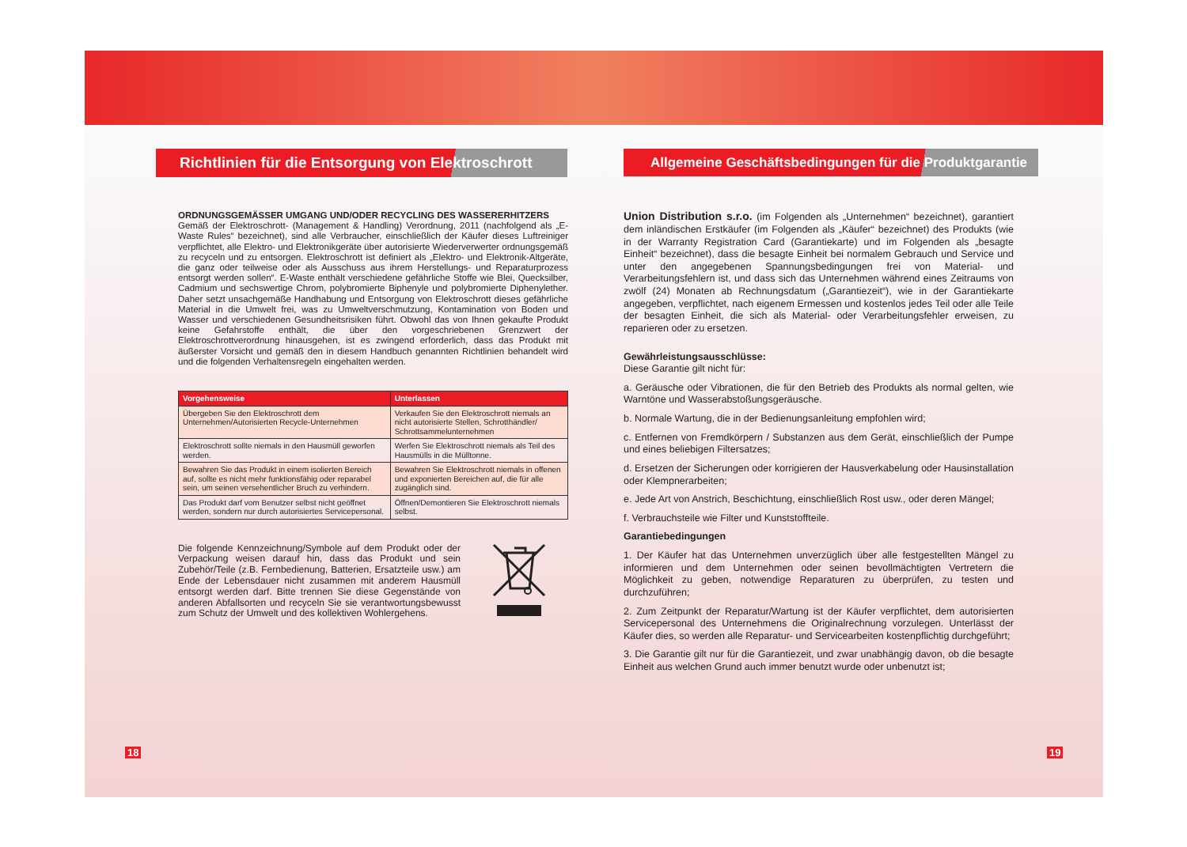Richtlinien für die Entsorgung von Elektroschrott
ORDNUNGSGEMÄSSER UMGANG UND/ODER RECYCLING DES WASSERERHITZERS
Gemäß der Elektroschrott- (Management & Handling) Verordnung, 2011 (nachfolgend als „E- Waste Rules“ bezeichnet), sind alle Verbraucher, einschließlich der Käufer dieses Luftreiniger verpflichtet, alle Elektro- und Elektronikgeräte über autorisierte Wiederverwerter ordnungsgemäß zu recyceln und zu entsorgen. Elektroschrott ist definiert als „Elektro- und Elektronik-Altgeräte, die ganz oder teilweise oder als Ausschuss aus ihrem Herstellungs- und Reparaturprozess entsorgt werden sollen“. E-Waste enthält verschiedene gefährliche Stoffe wie Blei, Quecksilber, Cadmium und sechswertige Chrom, polybromierte Biphenyle und polybromierte Diphenylether. Daher setzt unsachgemäße Handhabung und Entsorgung von Elektroschrott dieses gefährliche Material in die Umwelt frei, was zu Umweltverschmutzung, Kontamination von Boden und Wasser und verschiedenen Gesundheitsrisiken führt. Obwohl das von Ihnen gekaufte Produkt keine Gefahrstoffe enthält, die über den vorgeschriebenen Grenzwert der Elektroschrottverordnung hinausgehen, ist es zwingend erforderlich, dass das Produkt mit äußerster Vorsicht und gemäß den in diesem Handbuch genannten Richtlinien behandelt wird und die folgenden Verhaltensregeln eingehalten werden.
| Vorgehensweise | Unterlassen |
| --- | --- |
| Übergeben Sie den Elektroschrott dem Unternehmen/Autorisierten Recycle-Unternehmen | Verkaufen Sie den Elektroschrott niemals an nicht autorisierte Stellen, Schrotthändler/ Schrottsammelunternehmen |
| Elektroschrott sollte niemals in den Hausmüll geworfen werden. | Werfen Sie Elektroschrott niemals als Teil des Hausmülls in die Mülltonne. |
| Bewahren Sie das Produkt in einem isolierten Bereich auf, sollte es nicht mehr funktionsfähig oder reparabel sein, um seinen versehentlicher Bruch zu verhindern. | Bewahren Sie Elektroschrott niemals in offenen und exponierten Bereichen auf, die für alle zugänglich sind. |
| Das Produkt darf vom Benutzer selbst nicht geöffnet werden, sondern nur durch autorisiertes Servicepersonal. | Öffnen/Demontieren Sie Elektroschrott niemals selbst. |
Die folgende Kennzeichnung/Symbole auf dem Produkt oder der Verpackung weisen darauf hin, dass das Produkt und sein Zubehör/Teile (z.B. Fernbedienung, Batterien, Ersatzteile usw.) am Ende der Lebensdauer nicht zusammen mit anderem Hausmüll entsorgt werden darf. Bitte trennen Sie diese Gegenstände von anderen Abfallsorten und recyceln Sie sie verantwortungsbewusst zum Schutz der Umwelt und des kollektiven Wohlergehens.
Allgemeine Geschäftsbedingungen für die Produktgarantie
Union Distribution s.r.o. (im Folgenden als „Unternehmen“ bezeichnet), garantiert dem inländischen Erstkäufer (im Folgenden als „Käufer“ bezeichnet) des Produkts (wie in der Warranty Registration Card (Garantiekarte) und im Folgenden als „besagte Einheit“ bezeichnet), dass die besagte Einheit bei normalem Gebrauch und Service und unter den angegebenen Spannungsbedingungen frei von Material- und Verarbeitungsfehlern ist, und dass sich das Unternehmen während eines Zeitraums von zwölf (24) Monaten ab Rechnungsdatum („Garantiezeit“), wie in der Garantiekarte angegeben, verpflichtet, nach eigenem Ermessen und kostenlos jedes Teil oder alle Teile der besagten Einheit, die sich als Material- oder Verarbeitungsfehler erweisen, zu reparieren oder zu ersetzen.
Gewährleistungsausschlüsse:
Diese Garantie gilt nicht für:
a. Geräusche oder Vibrationen, die für den Betrieb des Produkts als normal gelten, wie Warntöne und Wasserabstoßungsgeräusche.
b. Normale Wartung, die in der Bedienungsanleitung empfohlen wird;
c. Entfernen von Fremdkörpern / Substanzen aus dem Gerät, einschließlich der Pumpe und eines beliebigen Filtersatzes;
d. Ersetzen der Sicherungen oder korrigieren der Hausverkabelung oder Hausinstallation oder Klempnerarbeiten;
e. Jede Art von Anstrich, Beschichtung, einschließlich Rost usw., oder deren Mängel;
f. Verbrauchsteile wie Filter und Kunststoffteile.
Garantiebedingungen
1. Der Käufer hat das Unternehmen unverzüglich über alle festgestellten Mängel zu informieren und dem Unternehmen oder seinen bevollmächtigten Vertretern die Möglichkeit zu geben, notwendige Reparaturen zu überprüfen, zu testen und durchzuführen;
2. Zum Zeitpunkt der Reparatur/Wartung ist der Käufer verpflichtet, dem autorisierten Servicepersonal des Unternehmens die Originalrechnung vorzulegen. Unterlässt der Käufer dies, so werden alle Reparatur- und Servicearbeiten kostenpflichtig durchgeführt;
3. Die Garantie gilt nur für die Garantiezeit, und zwar unabhängig davon, ob die besagte Einheit aus welchen Grund auch immer benutzt wurde oder unbenutzt ist;
18 19